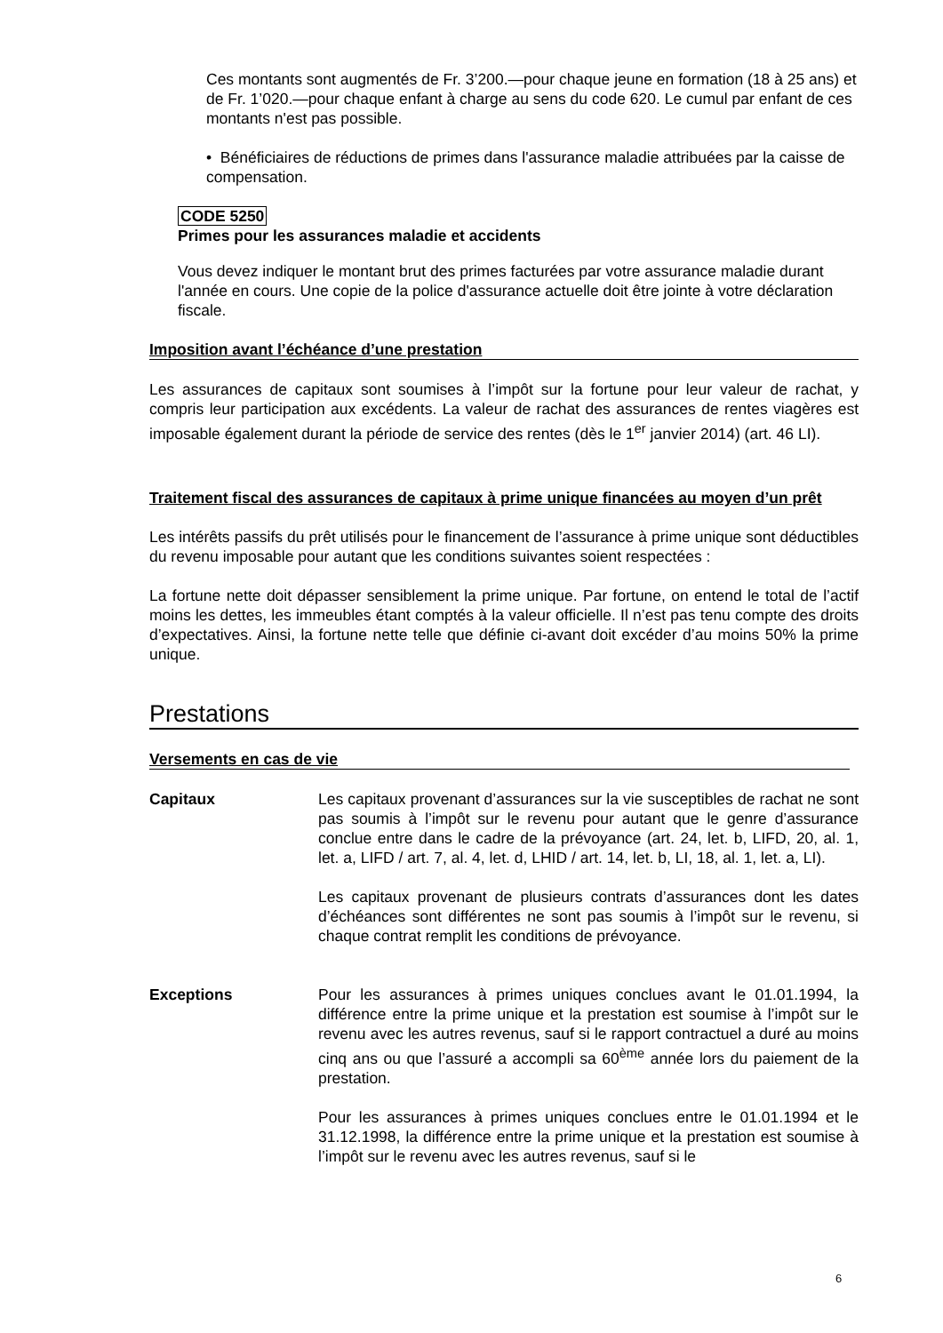Ces montants sont augmentés de Fr. 3’200.—pour chaque jeune en formation (18 à 25 ans) et de Fr. 1’020.—pour chaque enfant à charge au sens du code 620. Le cumul par enfant de ces montants n'est pas possible.
• Bénéficiaires de réductions de primes dans l'assurance maladie attribuées par la caisse de compensation.
CODE 5250
Primes pour les assurances maladie et accidents
Vous devez indiquer le montant brut des primes facturées par votre assurance maladie durant l'année en cours. Une copie de la police d'assurance actuelle doit être jointe à votre déclaration fiscale.
Imposition avant l’échéance d’une prestation
Les assurances de capitaux sont soumises à l’impôt sur la fortune pour leur valeur de rachat, y compris leur participation aux excédents. La valeur de rachat des assurances de rentes viagères est imposable également durant la période de service des rentes (dès le 1<sup>er</sup> janvier 2014) (art. 46 LI).
Traitement fiscal des assurances de capitaux à prime unique financées au moyen d’un prêt
Les intérêts passifs du prêt utilisés pour le financement de l’assurance à prime unique sont déductibles du revenu imposable pour autant que les conditions suivantes soient respectées :
La fortune nette doit dépasser sensiblement la prime unique. Par fortune, on entend le total de l’actif moins les dettes, les immeubles étant comptés à la valeur officielle. Il n’est pas tenu compte des droits d’expectatives. Ainsi, la fortune nette telle que définie ci-avant doit excéder d’au moins 50% la prime unique.
Prestations
Versements en cas de vie
Capitaux Les capitaux provenant d’assurances sur la vie susceptibles de rachat ne sont pas soumis à l’impôt sur le revenu pour autant que le genre d’assurance conclue entre dans le cadre de la prévoyance (art. 24, let. b, LIFD, 20, al. 1, let. a, LIFD / art. 7, al. 4, let. d, LHID / art. 14, let. b, LI, 18, al. 1, let. a, LI).
Les capitaux provenant de plusieurs contrats d’assurances dont les dates d’échéances sont différentes ne sont pas soumis à l’impôt sur le revenu, si chaque contrat remplit les conditions de prévoyance.
Exceptions Pour les assurances à primes uniques conclues avant le 01.01.1994, la différence entre la prime unique et la prestation est soumise à l’impôt sur le revenu avec les autres revenus, sauf si le rapport contractuel a duré au moins cinq ans ou que l’assuré a accompli sa 60<sup>ème</sup> année lors du paiement de la prestation.
Pour les assurances à primes uniques conclues entre le 01.01.1994 et le 31.12.1998, la différence entre la prime unique et la prestation est soumise à l’impôt sur le revenu avec les autres revenus, sauf si le
6